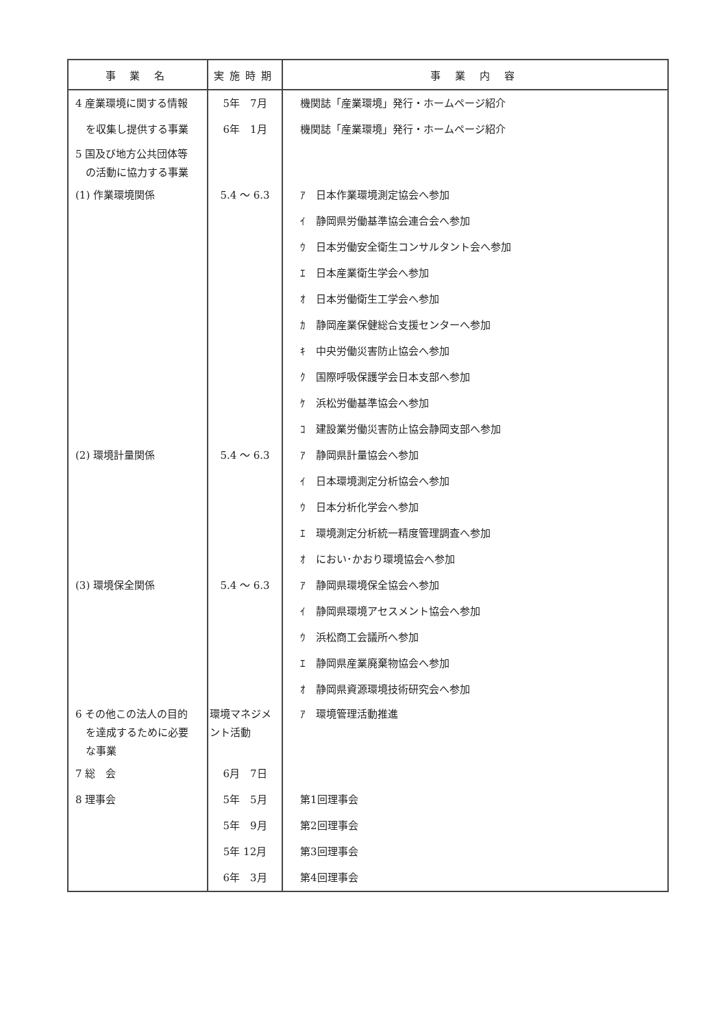| 事 業 名 | 実施時期 | 事 業 内 容 |
| --- | --- | --- |
| 4 産業環境に関する情報 | 5年 7月 | 機関誌「産業環境」発行・ホームページ紹介 |
| を収集し提供する事業 | 6年 1月 | 機関誌「産業環境」発行・ホームページ紹介 |
| 5 国及び地方公共団体等 の活動に協力する事業 | | |
| (1) 作業環境関係 | 5.4 〜 6.3 | ｱ 日本作業環境測定協会へ参加 |
| | | ｲ 静岡県労働基準協会連合会へ参加 |
| | | ｳ 日本労働安全衛生コンサルタント会へ参加 |
| | | ｴ 日本産業衛生学会へ参加 |
| | | ｵ 日本労働衛生工学会へ参加 |
| | | ｶ 静岡産業保健総合支援センターへ参加 |
| | | ｷ 中央労働災害防止協会へ参加 |
| | | ｸ 国際呼吸保護学会日本支部へ参加 |
| | | ｹ 浜松労働基準協会へ参加 |
| | | ｺ 建設業労働災害防止協会静岡支部へ参加 |
| (2) 環境計量関係 | 5.4 〜 6.3 | ｱ 静岡県計量協会へ参加 |
| | | ｲ 日本環境測定分析協会へ参加 |
| | | ｳ 日本分析化学会へ参加 |
| | | ｴ 環境測定分析統一精度管理調査へ参加 |
| | | ｵ におい･かおり環境協会へ参加 |
| (3) 環境保全関係 | 5.4 〜 6.3 | ｱ 静岡県環境保全協会へ参加 |
| | | ｲ 静岡県環境アセスメント協会へ参加 |
| | | ｳ 浜松商工会議所へ参加 |
| | | ｴ 静岡県産業廃棄物協会へ参加 |
| | | ｵ 静岡県資源環境技術研究会へ参加 |
| 6 その他この法人の目的 を達成するために必要 な事業 | 環境マネジメント活動 | ｱ 環境管理活動推進 |
| 7 総 会 | 6月 7日 | |
| 8 理事会 | 5年 5月 | 第1回理事会 |
| | 5年 9月 | 第2回理事会 |
| | 5年 12月 | 第3回理事会 |
| | 6年 3月 | 第4回理事会 |